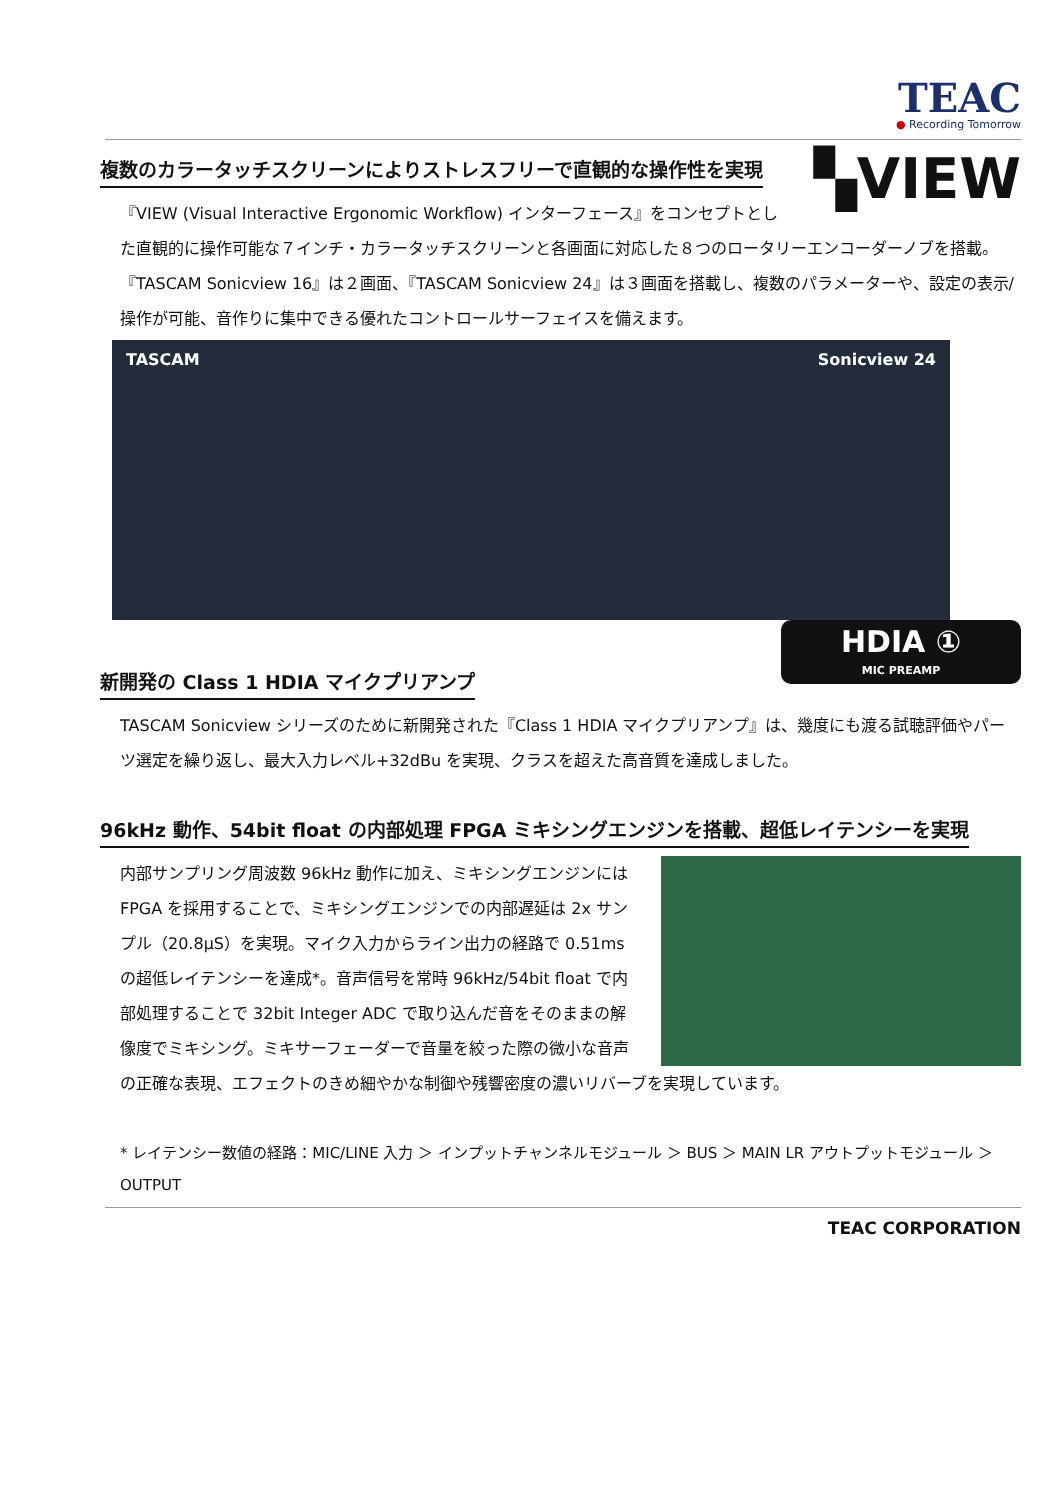TEAC
● Recording Tomorrow
複数のカラータッチスクリーンによりストレスフリーで直観的な操作性を実現
▚VIEW
『VIEW (Visual Interactive Ergonomic Workflow) インターフェース』をコンセプトとした直観的に操作可能な７インチ・カラータッチスクリーンと各画面に対応した８つのロータリーエンコーダーノブを搭載。『TASCAM Sonicview 16』は２画面、『TASCAM Sonicview 24』は３画面を搭載し、複数のパラメーターや、設定の表示/操作が可能、音作りに集中できる優れたコントロールサーフェイスを備えます。
TASCAM Sonicview 24
新開発の Class 1 HDIA マイクプリアンプ
HDIA ①
MIC PREAMP
TASCAM Sonicview シリーズのために新開発された『Class 1 HDIA マイクプリアンプ』は、幾度にも渡る試聴評価やパーツ選定を繰り返し、最大入力レベル+32dBu を実現、クラスを超えた高音質を達成しました。
96kHz 動作、54bit float の内部処理 FPGA ミキシングエンジンを搭載、超低レイテンシーを実現
内部サンプリング周波数 96kHz 動作に加え、ミキシングエンジンには FPGA を採用することで、ミキシングエンジンでの内部遅延は 2x サンプル（20.8μS）を実現。マイク入力からライン出力の経路で 0.51ms の超低レイテンシーを達成*。音声信号を常時 96kHz/54bit float で内部処理することで 32bit Integer ADC で取り込んだ音をそのままの解像度でミキシング。ミキサーフェーダーで音量を絞った際の微小な音声の正確な表現、エフェクトのきめ細やかな制御や残響密度の濃いリバーブを実現しています。
* レイテンシー数値の経路：MIC/LINE 入力 ＞ インプットチャンネルモジュール ＞ BUS ＞ MAIN LR アウトプットモジュール ＞ OUTPUT
TEAC CORPORATION